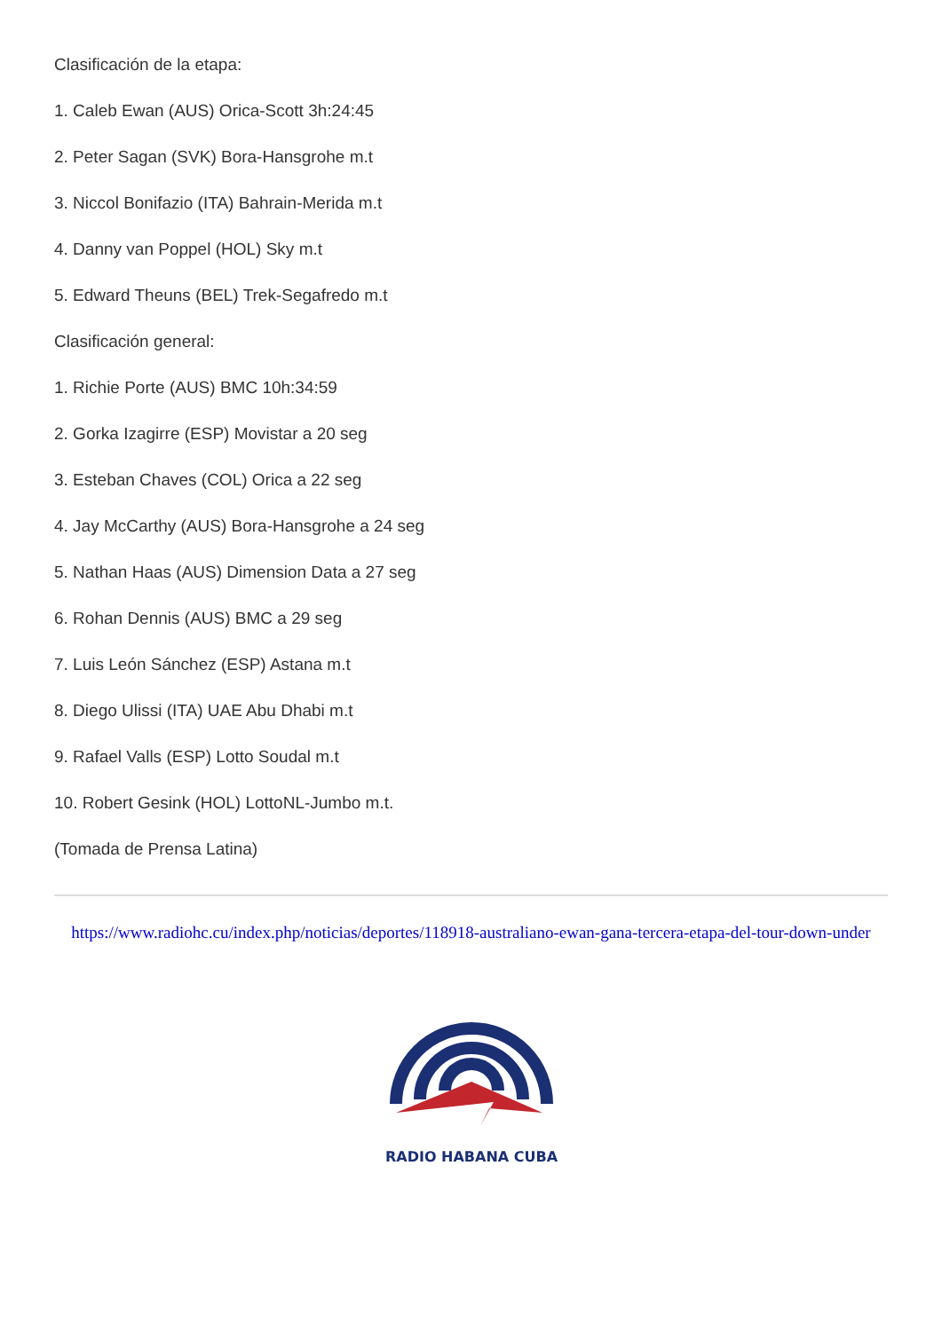Clasificación de la etapa:
1. Caleb Ewan (AUS) Orica-Scott 3h:24:45
2. Peter Sagan (SVK) Bora-Hansgrohe m.t
3. Niccol Bonifazio (ITA) Bahrain-Merida m.t
4. Danny van Poppel (HOL) Sky m.t
5. Edward Theuns (BEL) Trek-Segafredo m.t
Clasificación general:
1. Richie Porte (AUS) BMC 10h:34:59
2. Gorka Izagirre (ESP) Movistar a 20 seg
3. Esteban Chaves (COL) Orica a 22 seg
4. Jay McCarthy (AUS) Bora-Hansgrohe a 24 seg
5. Nathan Haas (AUS) Dimension Data a 27 seg
6. Rohan Dennis (AUS) BMC a 29 seg
7. Luis León Sánchez (ESP) Astana m.t
8. Diego Ulissi (ITA) UAE Abu Dhabi m.t
9. Rafael Valls (ESP) Lotto Soudal m.t
10. Robert Gesink (HOL) LottoNL-Jumbo m.t.
(Tomada de Prensa Latina)
https://www.radiohc.cu/index.php/noticias/deportes/118918-australiano-ewan-gana-tercera-etapa-del-tour-down-under
RADIO HABANA CUBA